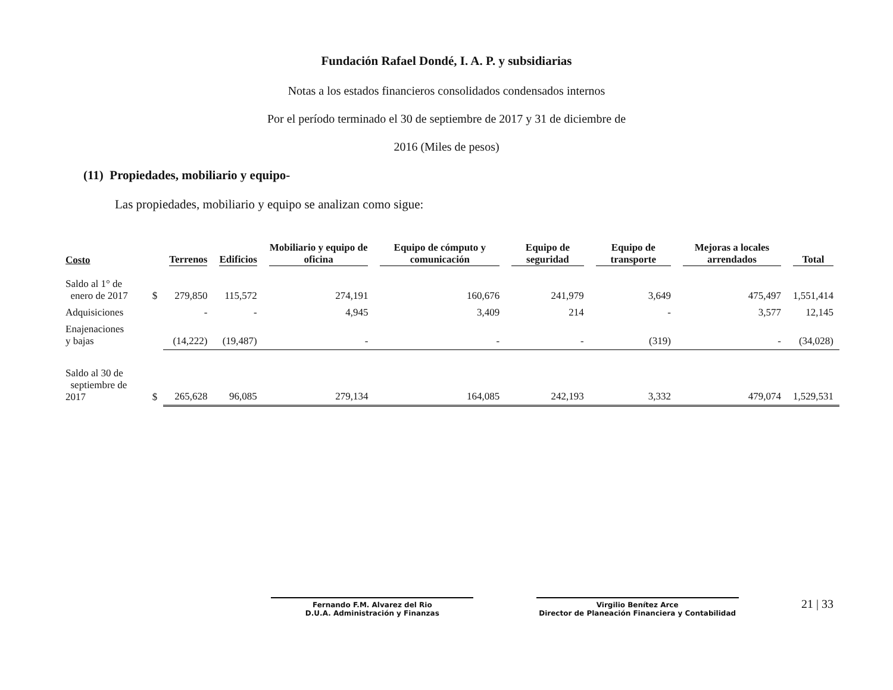Fundación Rafael Dondé, I. A. P. y subsidiarias
Notas a los estados financieros consolidados condensados internos
Por el período terminado el 30 de septiembre de 2017 y 31 de diciembre de
2016 (Miles de pesos)
(11) Propiedades, mobiliario y equipo-
Las propiedades, mobiliario y equipo se analizan como sigue:
| Costo | | Terrenos | Edificios | Mobiliario y equipo de oficina | Equipo de cómputo y comunicación | Equipo de seguridad | Equipo de transporte | Mejoras a locales arrendados | Total |
| --- | --- | --- | --- | --- | --- | --- | --- | --- | --- |
| Saldo al 1° de enero de 2017 | $ | 279,850 | 115,572 | 274,191 | 160,676 | 241,979 | 3,649 | 475,497 | 1,551,414 |
| Adquisiciones | | - | - | 4,945 | 3,409 | 214 | - | 3,577 | 12,145 |
| Enajenaciones y bajas | | (14,222) | (19,487) | - | - | - | (319) | - | (34,028) |
| Saldo al 30 de septiembre de 2017 | $ | 265,628 | 96,085 | 279,134 | 164,085 | 242,193 | 3,332 | 479,074 | 1,529,531 |
Fernando F.M. Alvarez del Rio
D.U.A. Administración y Finanzas
Virgilio Benítez Arce
Director de Planeación Financiera y Contabilidad
21 | 33